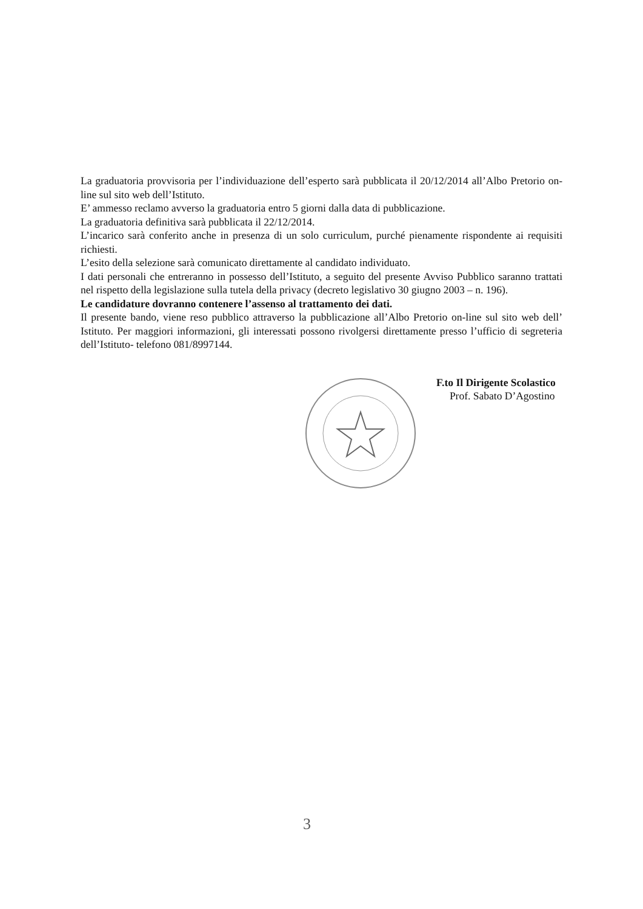La graduatoria provvisoria per l’individuazione dell’esperto sarà pubblicata il 20/12/2014 all’Albo Pretorio on-line sul sito web dell’Istituto.
E’ ammesso reclamo avverso la graduatoria entro 5 giorni dalla data di pubblicazione.
La graduatoria definitiva sarà pubblicata il 22/12/2014.
L’incarico sarà conferito anche in presenza di un solo curriculum, purché pienamente rispondente ai requisiti richiesti.
L’esito della selezione sarà comunicato direttamente al candidato individuato.
I dati personali che entreranno in possesso dell’Istituto, a seguito del presente Avviso Pubblico saranno trattati nel rispetto della legislazione sulla tutela della privacy (decreto legislativo 30 giugno 2003 – n. 196).
Le candidature dovranno contenere l’assenso al trattamento dei dati.
Il presente bando, viene reso pubblico attraverso la pubblicazione all’Albo Pretorio on-line sul sito web dell’ Istituto. Per maggiori informazioni, gli interessati possono rivolgersi direttamente presso l’ufficio di segreteria dell’Istituto- telefono 081/8997144.
F.to Il Dirigente Scolastico
Prof. Sabato D’Agostino
3